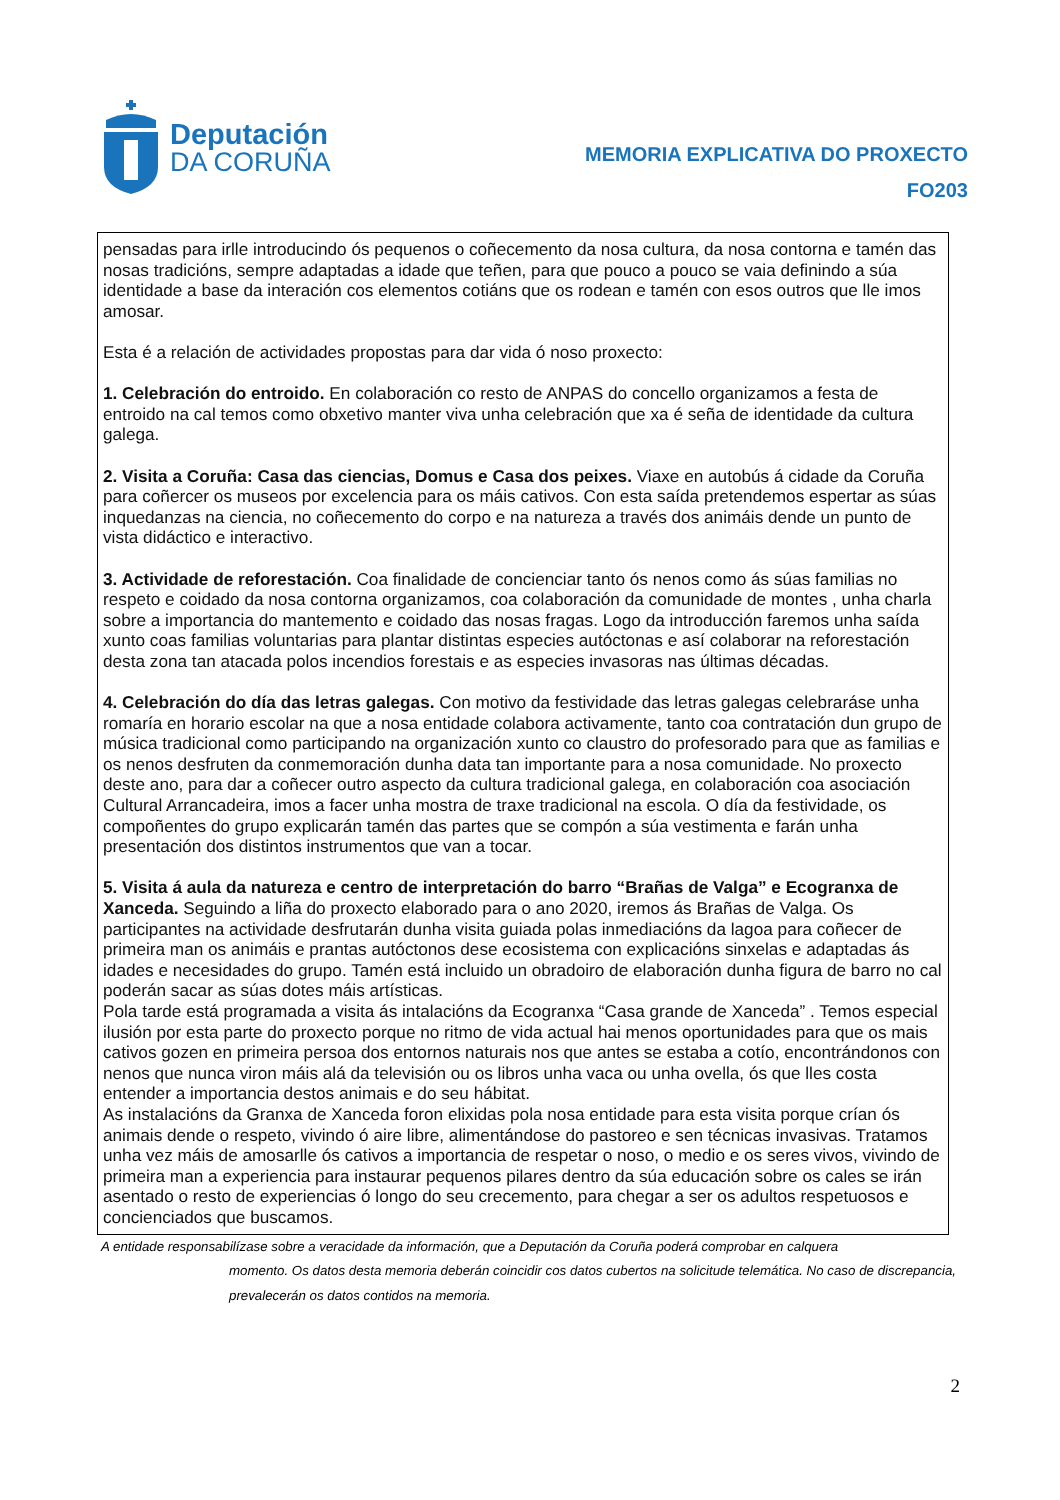Deputación
DA CORUÑA
MEMORIA EXPLICATIVA DO PROXECTO
FO203
pensadas para irlle introducindo ós pequenos o coñecemento da nosa cultura, da nosa contorna e tamén das nosas tradicións, sempre adaptadas a idade que teñen, para que pouco a pouco se vaia definindo a súa identidade a base da interación cos elementos cotiáns que os rodean e tamén con esos outros que lle imos amosar.
Esta é a relación de actividades propostas para dar vida ó noso proxecto:
1. Celebración do entroido. En colaboración co resto de ANPAS do concello organizamos a festa de entroido na cal temos como obxetivo manter viva unha celebración que xa é seña de identidade da cultura galega.
2. Visita a Coruña: Casa das ciencias, Domus e Casa dos peixes. Viaxe en autobús á cidade da Coruña para coñercer os museos por excelencia para os máis cativos. Con esta saída pretendemos espertar as súas inquedanzas na ciencia, no coñecemento do corpo e na natureza a través dos animáis dende un punto de vista didáctico e interactivo.
3. Actividade de reforestación. Coa finalidade de concienciar tanto ós nenos como ás súas familias no respeto e coidado da nosa contorna organizamos, coa colaboración da comunidade de montes , unha charla sobre a importancia do mantemento e coidado das nosas fragas. Logo da introducción faremos unha saída xunto coas familias voluntarias para plantar distintas especies autóctonas e así colaborar na reforestación desta zona tan atacada polos incendios forestais e as especies invasoras nas últimas décadas.
4. Celebración do día das letras galegas. Con motivo da festividade das letras galegas celebraráse unha romaría en horario escolar na que a nosa entidade colabora activamente, tanto coa contratación dun grupo de música tradicional como participando na organización xunto co claustro do profesorado para que as familias e os nenos desfruten da conmemoración dunha data tan importante para a nosa comunidade. No proxecto deste ano, para dar a coñecer outro aspecto da cultura tradicional galega, en colaboración coa asociación Cultural Arrancadeira, imos a facer unha mostra de traxe tradicional na escola. O día da festividade, os compoñentes do grupo explicarán tamén das partes que se compón a súa vestimenta e farán unha presentación dos distintos instrumentos que van a tocar.
5. Visita á aula da natureza e centro de interpretación do barro “Brañas de Valga” e Ecogranxa de Xanceda. Seguindo a liña do proxecto elaborado para o ano 2020, iremos ás Brañas de Valga. Os participantes na actividade desfrutarán dunha visita guiada polas inmediacións da lagoa para coñecer de primeira man os animáis e prantas autóctonos dese ecosistema con explicacións sinxelas e adaptadas ás idades e necesidades do grupo. Tamén está incluido un obradoiro de elaboración dunha figura de barro no cal poderán sacar as súas dotes máis artísticas.
Pola tarde está programada a visita ás intalacións da Ecogranxa “Casa grande de Xanceda” . Temos especial ilusión por esta parte do proxecto porque no ritmo de vida actual hai menos oportunidades para que os mais cativos gozen en primeira persoa dos entornos naturais nos que antes se estaba a cotío, encontrándonos con nenos que nunca viron máis alá da televisión ou os libros unha vaca ou unha ovella, ós que lles costa entender a importancia destos animais e do seu hábitat.
As instalacións da Granxa de Xanceda foron elixidas pola nosa entidade para esta visita porque crían ós animais dende o respeto, vivindo ó aire libre, alimentándose do pastoreo e sen técnicas invasivas. Tratamos unha vez máis de amosarlle ós cativos a importancia de respetar o noso, o medio e os seres vivos, vivindo de primeira man a experiencia para instaurar pequenos pilares dentro da súa educación sobre os cales se irán asentado o resto de experiencias ó longo do seu crecemento, para chegar a ser os adultos respetuosos e concienciados que buscamos.
A entidade responsabilízase sobre a veracidade da información, que a Deputación da Coruña poderá comprobar en calquera
momento. Os datos desta memoria deberán coincidir cos datos cubertos na solicitude telemática. No caso de discrepancia, prevalecerán os datos contidos na memoria.
2